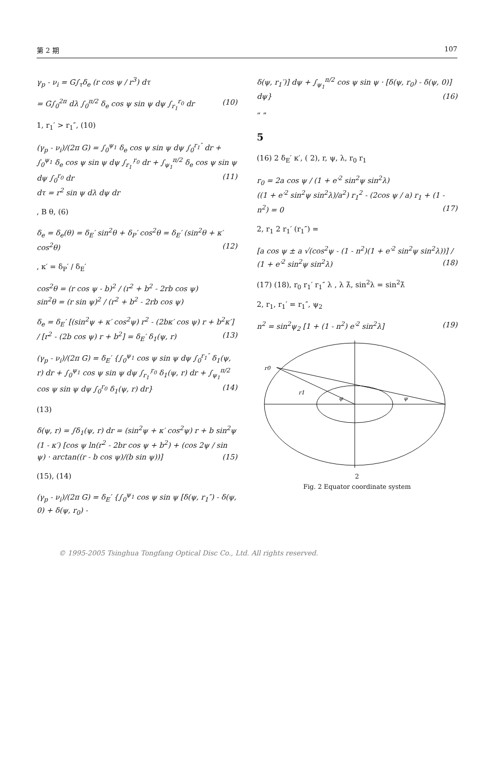第 2 期 107
γ<sub>p</sub> - ν<sub>i</sub> = G∫<sub>τ</sub>δ<sub>e</sub> (r cos ψ / r<sup>3</sup>) dτ
= G∫<sub>0</sub><sup>2π</sup> dλ ∫<sub>0</sub><sup>π/2</sup> δ<sub>e</sub> cos ψ sin ψ dψ ∫<sub>r<sub>1</sub></sub><sup>r<sub>0</sub></sup> dr (10)
1, r<sub>1</sub>′ > r<sub>1</sub>″, (10)
(γ<sub>p</sub> - ν<sub>i</sub>)/(2π G) = ∫<sub>0</sub><sup>ψ<sub>1</sub></sup> δ<sub>e</sub> cos ψ sin ψ dψ ∫<sub>0</sub><sup>r<sub>1</sub>″</sup> dr + ∫<sub>0</sub><sup>ψ<sub>1</sub></sup> δ<sub>e</sub> cos ψ sin ψ dψ ∫<sub>r<sub>1</sub>′</sub><sup>r<sub>0</sub></sup> dr + ∫<sub>ψ<sub>1</sub></sub><sup>π/2</sup> δ<sub>e</sub> cos ψ sin ψ dψ ∫<sub>0</sub><sup>r<sub>0</sub></sup> dr (11)
dτ = r<sup>2</sup> sin ψ dλ dψ dr
, B θ, (6)
δ<sub>e</sub> = δ<sub>e</sub>(θ) = δ<sub>E</sub>′ sin<sup>2</sup>θ + δ<sub>P</sub>′ cos<sup>2</sup>θ = δ<sub>E</sub>′ (sin<sup>2</sup>θ + κ′ cos<sup>2</sup>θ) (12)
, κ′ = δ<sub>P</sub>′ / δ<sub>E</sub>′
cos<sup>2</sup>θ = (r cos ψ - b)<sup>2</sup> / (r<sup>2</sup> + b<sup>2</sup> - 2rb cos ψ)
sin<sup>2</sup>θ = (r sin ψ)<sup>2</sup> / (r<sup>2</sup> + b<sup>2</sup> - 2rb cos ψ)
δ<sub>e</sub> = δ<sub>E</sub>′ [(sin<sup>2</sup>ψ + κ′ cos<sup>2</sup>ψ) r<sup>2</sup> - (2bκ′ cos ψ) r + b<sup>2</sup>κ′] / [r<sup>2</sup> - (2b cos ψ) r + b<sup>2</sup>] = δ<sub>E</sub>′ δ<sub>1</sub>(ψ, r) (13)
(γ<sub>p</sub> - ν<sub>i</sub>)/(2π G) = δ<sub>E</sub>′ {∫<sub>0</sub><sup>ψ<sub>1</sub></sup> cos ψ sin ψ dψ ∫<sub>0</sub><sup>r<sub>1</sub>″</sup> δ<sub>1</sub>(ψ, r) dr + ∫<sub>0</sub><sup>ψ<sub>1</sub></sup> cos ψ sin ψ dψ ∫<sub>r<sub>1</sub>′</sub><sup>r<sub>0</sub></sup> δ<sub>1</sub>(ψ, r) dr + ∫<sub>ψ<sub>1</sub></sub><sup>π/2</sup> cos ψ sin ψ dψ ∫<sub>0</sub><sup>r<sub>0</sub></sup> δ<sub>1</sub>(ψ, r) dr} (14)
(13)
δ(ψ, r) = ∫δ<sub>1</sub>(ψ, r) dr = (sin<sup>2</sup>ψ + κ′ cos<sup>2</sup>ψ) r + b sin<sup>2</sup>ψ (1 - κ′) [cos ψ ln(r<sup>2</sup> - 2br cos ψ + b<sup>2</sup>) + (cos 2ψ / sin ψ) · arctan((r - b cos ψ)/(b sin ψ))] (15)
(15), (14)
(γ<sub>p</sub> - ν<sub>i</sub>)/(2π G) = δ<sub>E</sub>′ {∫<sub>0</sub><sup>ψ<sub>1</sub></sup> cos ψ sin ψ [δ(ψ, r<sub>1</sub>″) - δ(ψ, 0) + δ(ψ, r<sub>0</sub>) -
δ(ψ, r<sub>1</sub>′)] dψ + ∫<sub>ψ<sub>1</sub></sub><sup>π/2</sup> cos ψ sin ψ · [δ(ψ, r<sub>0</sub>) - δ(ψ, 0)] dψ} (16)
“ ”
5
(16) 2 δ<sub>E</sub>′ κ′, ( 2), r, ψ, λ, r<sub>0</sub> r<sub>1</sub>
r<sub>0</sub> = 2a cos ψ / (1 + e′<sup>2</sup> sin<sup>2</sup>ψ sin<sup>2</sup>λ)
((1 + e′<sup>2</sup> sin<sup>2</sup>ψ sin<sup>2</sup>λ)/a<sup>2</sup>) r<sub>1</sub><sup>2</sup> - (2cos ψ / a) r<sub>1</sub> + (1 - n<sup>2</sup>) = 0 (17)
2, r<sub>1</sub> 2 r<sub>1</sub>′ (r<sub>1</sub>″) =
[a cos ψ ± a √(cos<sup>2</sup>ψ - (1 - n<sup>2</sup>)(1 + e′<sup>2</sup> sin<sup>2</sup>ψ sin<sup>2</sup>λ))] / (1 + e′<sup>2</sup> sin<sup>2</sup>ψ sin<sup>2</sup>λ) (18)
(17) (18), r<sub>0</sub> r<sub>1</sub>′ r<sub>1</sub>″ λ , λ λ̄, sin<sup>2</sup>λ = sin<sup>2</sup>λ̄
2, r<sub>1</sub>, r<sub>1</sub>′ = r<sub>1</sub>″, ψ<sub>2</sub>
n<sup>2</sup> = sin<sup>2</sup>ψ<sub>2</sub> [1 + (1 - n<sup>2</sup>) e′<sup>2</sup> sin<sup>2</sup>λ] (19)
r0
r1
φ
ψ
2
Fig. 2 Equator coordinate system
© 1995-2005 Tsinghua Tongfang Optical Disc Co., Ltd. All rights reserved.